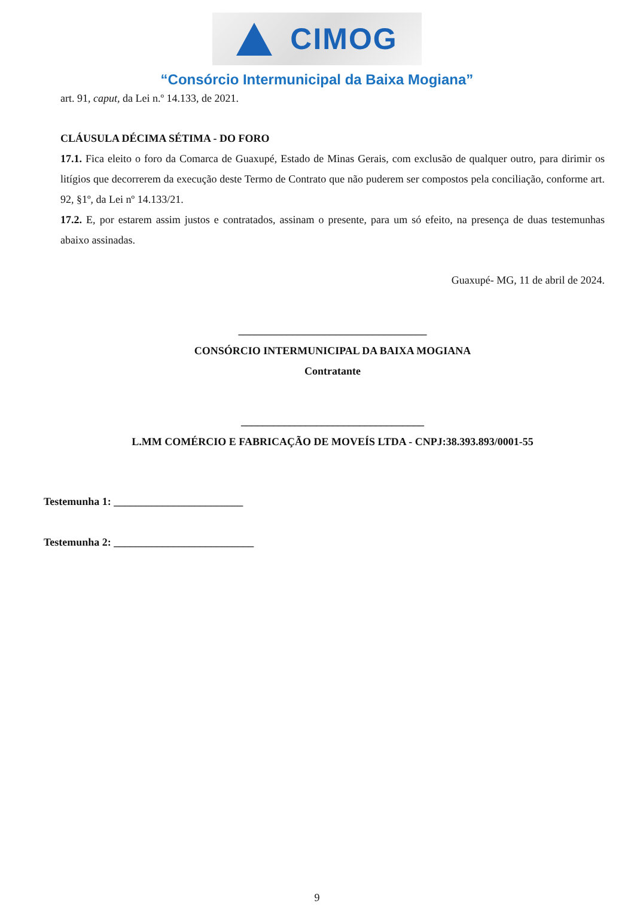CIMOG
“Consórcio Intermunicipal da Baixa Mogiana”
art. 91, caput, da Lei n.º 14.133, de 2021.
CLÁUSULA DÉCIMA SÉTIMA - DO FORO
17.1. Fica eleito o foro da Comarca de Guaxupé, Estado de Minas Gerais, com exclusão de qualquer outro, para dirimir os litígios que decorrerem da execução deste Termo de Contrato que não puderem ser compostos pela conciliação, conforme art. 92, §1º, da Lei nº 14.133/21.
17.2. E, por estarem assim justos e contratados, assinam o presente, para um só efeito, na presença de duas testemunhas abaixo assinadas.
Guaxupé- MG, 11 de abril de 2024.
___________________________________
CONSÓRCIO INTERMUNICIPAL DA BAIXA MOGIANA
Contratante
__________________________________
L.MM COMÉRCIO E FABRICAÇÃO DE MOVEÍS LTDA - CNPJ:38.393.893/0001-55
Testemunha 1: ________________________
Testemunha 2: __________________________
9